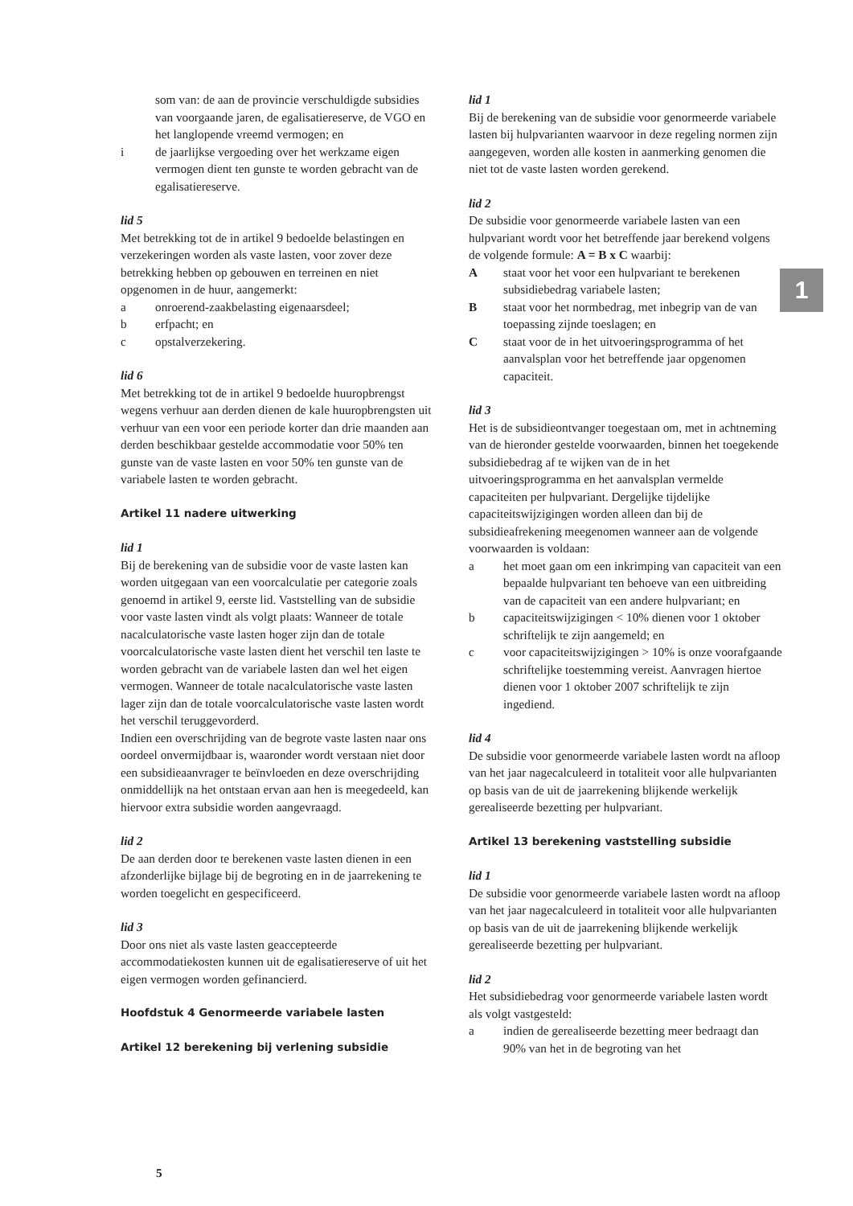1
som van: de aan de provincie verschuldigde subsidies van voorgaande jaren, de egalisatiereserve, de VGO en het langlopende vreemd vermogen; en
i de jaarlijkse vergoeding over het werkzame eigen vermogen dient ten gunste te worden gebracht van de egalisatiereserve.
lid 5
Met betrekking tot de in artikel 9 bedoelde belastingen en verzekeringen worden als vaste lasten, voor zover deze betrekking hebben op gebouwen en terreinen en niet opgenomen in de huur, aangemerkt:
a onroerend-zaakbelasting eigenaarsdeel;
b erfpacht; en
c opstalverzekering.
lid 6
Met betrekking tot de in artikel 9 bedoelde huuropbrengst wegens verhuur aan derden dienen de kale huuropbrengsten uit verhuur van een voor een periode korter dan drie maanden aan derden beschikbaar gestelde accommodatie voor 50% ten gunste van de vaste lasten en voor 50% ten gunste van de variabele lasten te worden gebracht.
Artikel 11 nadere uitwerking
lid 1
Bij de berekening van de subsidie voor de vaste lasten kan worden uitgegaan van een voorcalculatie per categorie zoals genoemd in artikel 9, eerste lid. Vaststelling van de subsidie voor vaste lasten vindt als volgt plaats: Wanneer de totale nacalculatorische vaste lasten hoger zijn dan de totale voorcalculatorische vaste lasten dient het verschil ten laste te worden gebracht van de variabele lasten dan wel het eigen vermogen. Wanneer de totale nacalculatorische vaste lasten lager zijn dan de totale voorcalculatorische vaste lasten wordt het verschil teruggevorderd.
Indien een overschrijding van de begrote vaste lasten naar ons oordeel onvermijdbaar is, waaronder wordt verstaan niet door een subsidieaanvrager te beïnvloeden en deze overschrijding onmiddellijk na het ontstaan ervan aan hen is meegedeeld, kan hiervoor extra subsidie worden aangevraagd.
lid 2
De aan derden door te berekenen vaste lasten dienen in een afzonderlijke bijlage bij de begroting en in de jaarrekening te worden toegelicht en gespecificeerd.
lid 3
Door ons niet als vaste lasten geaccepteerde accommodatiekosten kunnen uit de egalisatiereserve of uit het eigen vermogen worden gefinancierd.
Hoofdstuk 4 Genormeerde variabele lasten
Artikel 12 berekening bij verlening subsidie
lid 1
Bij de berekening van de subsidie voor genormeerde variabele lasten bij hulpvarianten waarvoor in deze regeling normen zijn aangegeven, worden alle kosten in aanmerking genomen die niet tot de vaste lasten worden gerekend.
lid 2
De subsidie voor genormeerde variabele lasten van een hulpvariant wordt voor het betreffende jaar berekend volgens de volgende formule: A = B x C waarbij:
Astaat voor het voor een hulpvariant te berekenen subsidiebedrag variabele lasten;
Bstaat voor het normbedrag, met inbegrip van de van toepassing zijnde toeslagen; en
Cstaat voor de in het uitvoeringsprogramma of het aanvalsplan voor het betreffende jaar opgenomen capaciteit.
lid 3
Het is de subsidieontvanger toegestaan om, met in achtneming van de hieronder gestelde voorwaarden, binnen het toegekende subsidiebedrag af te wijken van de in het uitvoeringsprogramma en het aanvalsplan vermelde capaciteiten per hulpvariant. Dergelijke tijdelijke capaciteitswijzigingen worden alleen dan bij de subsidieafrekening meegenomen wanneer aan de volgende voorwaarden is voldaan:
a het moet gaan om een inkrimping van capaciteit van een bepaalde hulpvariant ten behoeve van een uitbreiding van de capaciteit van een andere hulpvariant; en
b capaciteitswijzigingen < 10% dienen voor 1 oktober schriftelijk te zijn aangemeld; en
c voor capaciteitswijzigingen > 10% is onze voorafgaande schriftelijke toestemming vereist. Aanvragen hiertoe dienen voor 1 oktober 2007 schriftelijk te zijn ingediend.
lid 4
De subsidie voor genormeerde variabele lasten wordt na afloop van het jaar nagecalculeerd in totaliteit voor alle hulpvarianten op basis van de uit de jaarrekening blijkende werkelijk gerealiseerde bezetting per hulpvariant.
Artikel 13 berekening vaststelling subsidie
lid 1
De subsidie voor genormeerde variabele lasten wordt na afloop van het jaar nagecalculeerd in totaliteit voor alle hulpvarianten op basis van de uit de jaarrekening blijkende werkelijk gerealiseerde bezetting per hulpvariant.
lid 2
Het subsidiebedrag voor genormeerde variabele lasten wordt als volgt vastgesteld:
a indien de gerealiseerde bezetting meer bedraagt dan 90% van het in de begroting van het
5